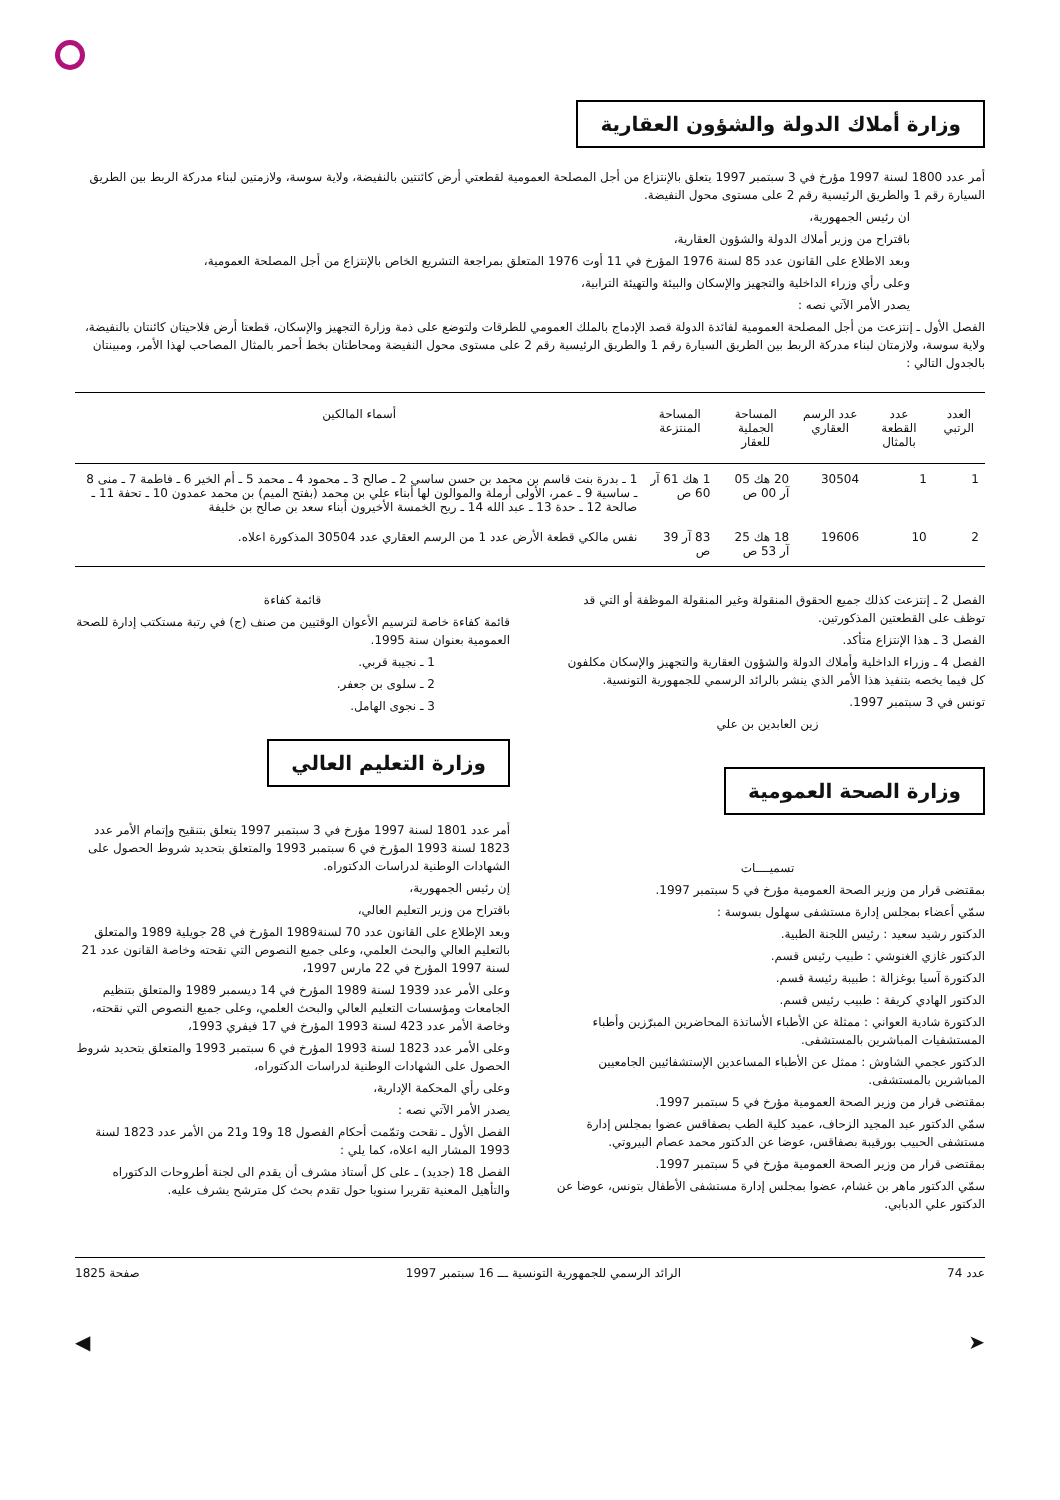وزارة أملاك الدولة والشؤون العقارية
أمر عدد 1800 لسنة 1997 مؤرخ في 3 سبتمبر 1997 يتعلق بالإنتزاع من أجل المصلحة العمومية لقطعتي أرض كائنتين بالنفيضة، ولاية سوسة، ولازمتين لبناء مدركة الربط بين الطريق السيارة رقم 1 والطريق الرئيسية رقم 2 على مستوى محول النفيضة.
ان رئيس الجمهورية،
باقتراح من وزير أملاك الدولة والشؤون العقارية،
وبعد الاطلاع على القانون عدد 85 لسنة 1976 المؤرخ في 11 أوت 1976 المتعلق بمراجعة التشريع الخاص بالإنتزاع من أجل المصلحة العمومية،
وعلى رأي وزراء الداخلية والتجهيز والإسكان والبيئة والتهيئة الترابية،
يصدر الأمر الآتي نصه :
الفصل الأول ـ إنتزعت من أجل المصلحة العمومية لفائدة الدولة قصد الإدماج بالملك العمومي للطرقات ولتوضع على ذمة وزارة التجهيز والإسكان، قطعتا أرض فلاحيتان كائنتان بالنفيضة، ولاية سوسة، ولازمتان لبناء مدركة الربط بين الطريق السيارة رقم 1 والطريق الرئيسية رقم 2 على مستوى محول النفيضة ومحاطتان بخط أحمر بالمثال المصاحب لهذا الأمر، ومبينتان بالجدول التالي :
| العدد الرتبي | عدد القطعة بالمثال | عدد الرسم العقاري | المساحة الجملية للعقار | المساحة المنتزعة | أسماء المالكين |
| --- | --- | --- | --- | --- | --- |
| 1 | 1 | 30504 | 20 هك 05 آر 00 ص | 1 هك 61 آر 60 ص | 1 ـ بدرة بنت قاسم بن محمد بن حسن ساسي 2 ـ صالح 3 ـ محمود 4 ـ محمد 5 ـ أم الخير 6 ـ فاطمة 7 ـ منى 8 ـ ساسية 9 ـ عمر، الأولى أرملة والموالون لها أبناء علي بن محمد (بفتح الميم) بن محمد عمدون 10 ـ تحفة 11 ـ صالحة 12 ـ حدة 13 ـ عبد الله 14 ـ ربح الخمسة الأخيرون أبناء سعد بن صالح بن خليفة |
| 2 | 10 | 19606 | 18 هك 25 آر 53 ص | 83 آر 39 ص | نفس مالكي قطعة الأرض عدد 1 من الرسم العقاري عدد 30504 المذكورة اعلاه. |
الفصل 2 ـ إنتزعت كذلك جميع الحقوق المنقولة وغير المنقولة الموظفة أو التي قد توظف على القطعتين المذكورتين.
الفصل 3 ـ هذا الإنتزاع متأكد.
الفصل 4 ـ وزراء الداخلية وأملاك الدولة والشؤون العقارية والتجهيز والإسكان مكلفون كل فيما يخصه بتنفيذ هذا الأمر الذي ينشر بالرائد الرسمي للجمهورية التونسية.
تونس في 3 سبتمبر 1997.
زين العابدين بن علي
وزارة الصحة العمومية
تسميــــات
بمقتضى قرار من وزير الصحة العمومية مؤرخ في 5 سبتمبر 1997.
سمّي أعضاء بمجلس إدارة مستشفى سهلول بسوسة :
الدكتور رشيد سعيد : رئيس اللجنة الطبية.
الدكتور غازي الغنوشي : طبيب رئيس قسم.
الدكتورة آسيا بوغزالة : طبيبة رئيسة قسم.
الدكتور الهادي كريفة : طبيب رئيس قسم.
الدكتورة شادية العواني : ممثلة عن الأطباء الأساتذة المحاضرين المبرّزين وأطباء المستشفيات المباشرين بالمستشفى.
الدكتور عجمي الشاوش : ممثل عن الأطباء المساعدين الإستشفائيين الجامعيين المباشرين بالمستشفى.
بمقتضى قرار من وزير الصحة العمومية مؤرخ في 5 سبتمبر 1997.
سمّي الدكتور عبد المجيد الزحاف، عميد كلية الطب بصفاقس عضوا بمجلس إدارة مستشفى الحبيب بورقيبة بصفاقس، عوضا عن الدكتور محمد عصام البيروتي.
بمقتضى قرار من وزير الصحة العمومية مؤرخ في 5 سبتمبر 1997.
سمّي الدكتور ماهر بن غشام، عضوا بمجلس إدارة مستشفى الأطفال بتونس، عوضا عن الدكتور علي الدبابي.
قائمة كفاءة
قائمة كفاءة خاصة لترسيم الأعوان الوقتيين من صنف (ج) في رتبة مستكتب إدارة للصحة العمومية بعنوان سنة 1995.
1 ـ نجيبة قربي.
2 ـ سلوى بن جعفر.
3 ـ نجوى الهامل.
وزارة التعليم العالي
أمر عدد 1801 لسنة 1997 مؤرخ في 3 سبتمبر 1997 يتعلق بتنقيح وإتمام الأمر عدد 1823 لسنة 1993 المؤرخ في 6 سبتمبر 1993 والمتعلق بتحديد شروط الحصول على الشهادات الوطنية لدراسات الدكتوراه.
إن رئيس الجمهورية،
باقتراح من وزير التعليم العالي،
وبعد الإطلاع على القانون عدد 70 لسنة1989 المؤرخ في 28 جويلية 1989 والمتعلق بالتعليم العالي والبحث العلمي، وعلى جميع النصوص التي نقحته وخاصة القانون عدد 21 لسنة 1997 المؤرخ في 22 مارس 1997،
وعلى الأمر عدد 1939 لسنة 1989 المؤرخ في 14 ديسمبر 1989 والمتعلق بتنظيم الجامعات ومؤسسات التعليم العالي والبحث العلمي، وعلى جميع النصوص التي نقحته، وخاصة الأمر عدد 423 لسنة 1993 المؤرخ في 17 فيفري 1993،
وعلى الأمر عدد 1823 لسنة 1993 المؤرخ في 6 سبتمبر 1993 والمتعلق بتحديد شروط الحصول على الشهادات الوطنية لدراسات الدكتوراه،
وعلى رأي المحكمة الإدارية،
يصدر الأمر الآتي نصه :
الفصل الأول ـ نقحت وتمّمت أحكام الفصول 18 و19 و21 من الأمر عدد 1823 لسنة 1993 المشار اليه اعلاه، كما يلي :
الفصل 18 (جديد) ـ على كل أستاذ مشرف أن يقدم الى لجنة أطروحات الدكتوراه والتأهيل المعنية تقريرا سنويا حول تقدم بحث كل مترشح يشرف عليه.
عدد 74 الرائد الرسمي للجمهورية التونسية ـــ 16 سبتمبر 1997 صفحة 1825
➤ ◀